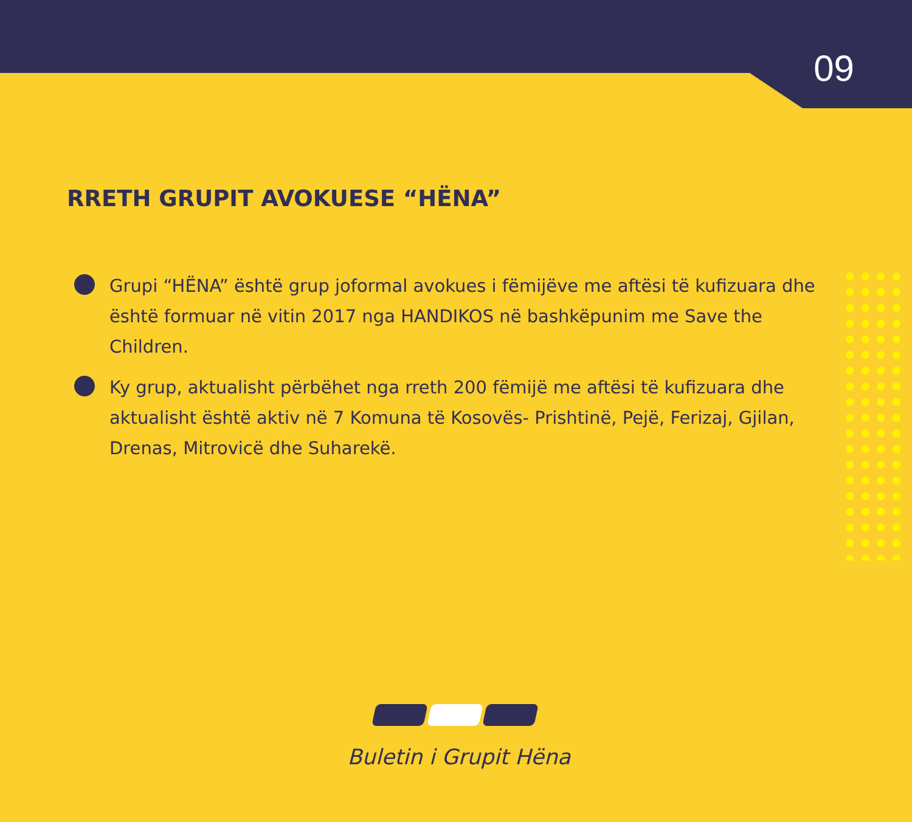09
RRETH GRUPIT AVOKUESE “HËNA”
Grupi “HËNA” është grup joformal avokues i fëmijëve me aftësi të kufizuara dhe është formuar në vitin 2017 nga HANDIKOS në bashkëpunim me Save the Children.
Ky grup, aktualisht përbëhet nga rreth 200 fëmijë me aftësi të kufizuara dhe aktualisht është aktiv në 7 Komuna të Kosovës- Prishtinë, Pejë, Ferizaj, Gjilan, Drenas, Mitrovicë dhe Suharekë.
Buletin i Grupit Hëna